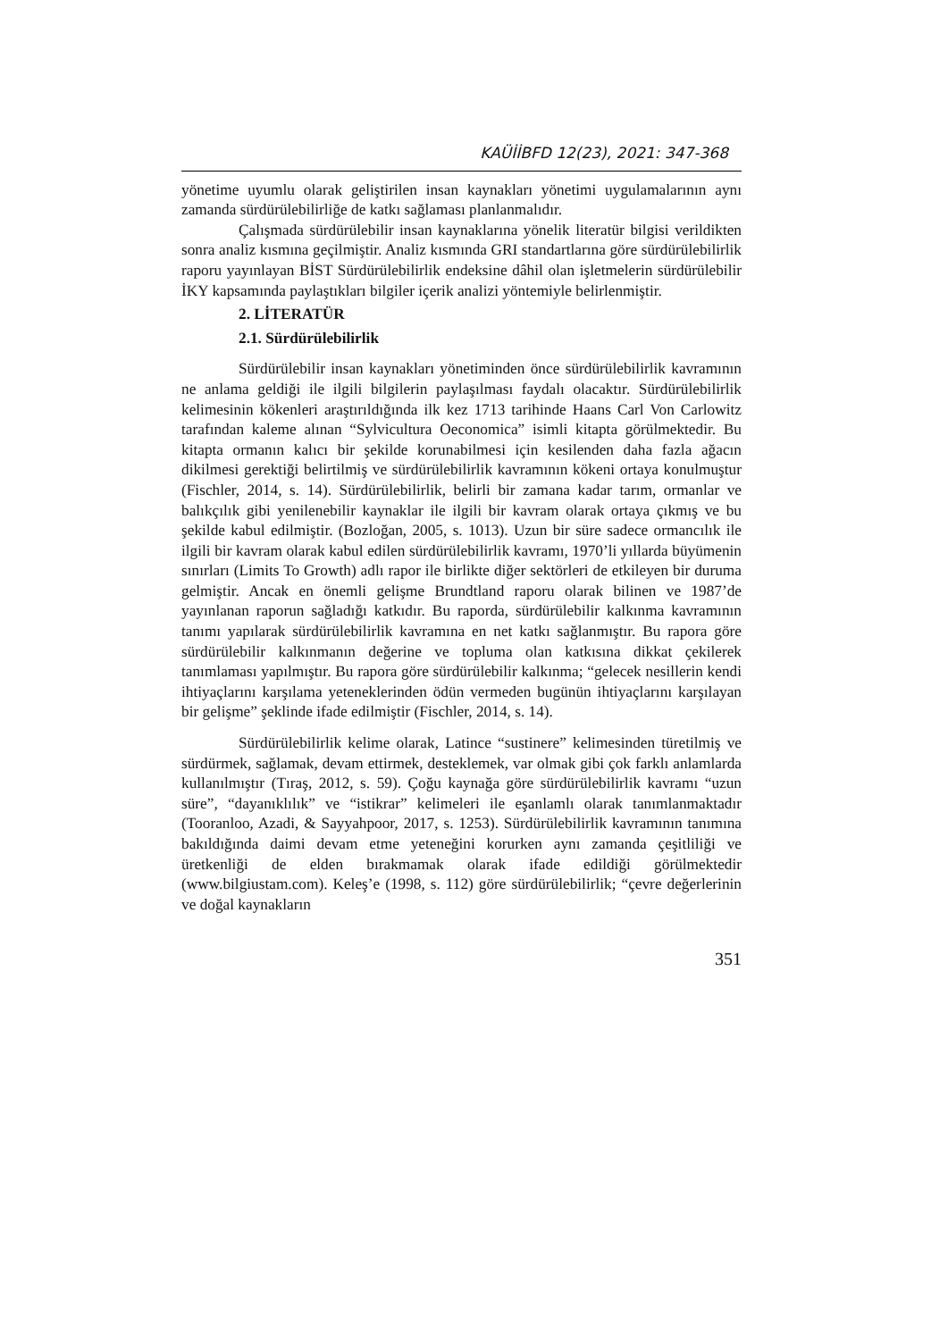KAÜİİBFD 12(23), 2021: 347-368
yönetime uyumlu olarak geliştirilen insan kaynakları yönetimi uygulamalarının aynı zamanda sürdürülebilirliğe de katkı sağlaması planlanmalıdır.
Çalışmada sürdürülebilir insan kaynaklarına yönelik literatür bilgisi verildikten sonra analiz kısmına geçilmiştir. Analiz kısmında GRI standartlarına göre sürdürülebilirlik raporu yayınlayan BİST Sürdürülebilirlik endeksine dâhil olan işletmelerin sürdürülebilir İKY kapsamında paylaştıkları bilgiler içerik analizi yöntemiyle belirlenmiştir.
2. LİTERATÜR
2.1. Sürdürülebilirlik
Sürdürülebilir insan kaynakları yönetiminden önce sürdürülebilirlik kavramının ne anlama geldiği ile ilgili bilgilerin paylaşılması faydalı olacaktır. Sürdürülebilirlik kelimesinin kökenleri araştırıldığında ilk kez 1713 tarihinde Haans Carl Von Carlowitz tarafından kaleme alınan “Sylvicultura Oeconomica” isimli kitapta görülmektedir. Bu kitapta ormanın kalıcı bir şekilde korunabilmesi için kesilenden daha fazla ağacın dikilmesi gerektiği belirtilmiş ve sürdürülebilirlik kavramının kökeni ortaya konulmuştur (Fischler, 2014, s. 14). Sürdürülebilirlik, belirli bir zamana kadar tarım, ormanlar ve balıkçılık gibi yenilenebilir kaynaklar ile ilgili bir kavram olarak ortaya çıkmış ve bu şekilde kabul edilmiştir. (Bozloğan, 2005, s. 1013). Uzun bir süre sadece ormancılık ile ilgili bir kavram olarak kabul edilen sürdürülebilirlik kavramı, 1970’li yıllarda büyümenin sınırları (Limits To Growth) adlı rapor ile birlikte diğer sektörleri de etkileyen bir duruma gelmiştir. Ancak en önemli gelişme Brundtland raporu olarak bilinen ve 1987’de yayınlanan raporun sağladığı katkıdır. Bu raporda, sürdürülebilir kalkınma kavramının tanımı yapılarak sürdürülebilirlik kavramına en net katkı sağlanmıştır. Bu rapora göre sürdürülebilir kalkınmanın değerine ve topluma olan katkısına dikkat çekilerek tanımlaması yapılmıştır. Bu rapora göre sürdürülebilir kalkınma; “gelecek nesillerin kendi ihtiyaçlarını karşılama yeteneklerinden ödün vermeden bugünün ihtiyaçlarını karşılayan bir gelişme” şeklinde ifade edilmiştir (Fischler, 2014, s. 14).
Sürdürülebilirlik kelime olarak, Latince “sustinere” kelimesinden türetilmiş ve sürdürmek, sağlamak, devam ettirmek, desteklemek, var olmak gibi çok farklı anlamlarda kullanılmıştır (Tıraş, 2012, s. 59). Çoğu kaynağa göre sürdürülebilirlik kavramı “uzun süre”, “dayanıklılık” ve “istikrar” kelimeleri ile eşanlamlı olarak tanımlanmaktadır (Tooranloo, Azadi, & Sayyahpoor, 2017, s. 1253). Sürdürülebilirlik kavramının tanımına bakıldığında daimi devam etme yeteneğini korurken aynı zamanda çeşitliliği ve üretkenliği de elden bırakmamak olarak ifade edildiği görülmektedir (www.bilgiustam.com). Keleş’e (1998, s. 112) göre sürdürülebilirlik; “çevre değerlerinin ve doğal kaynakların
351